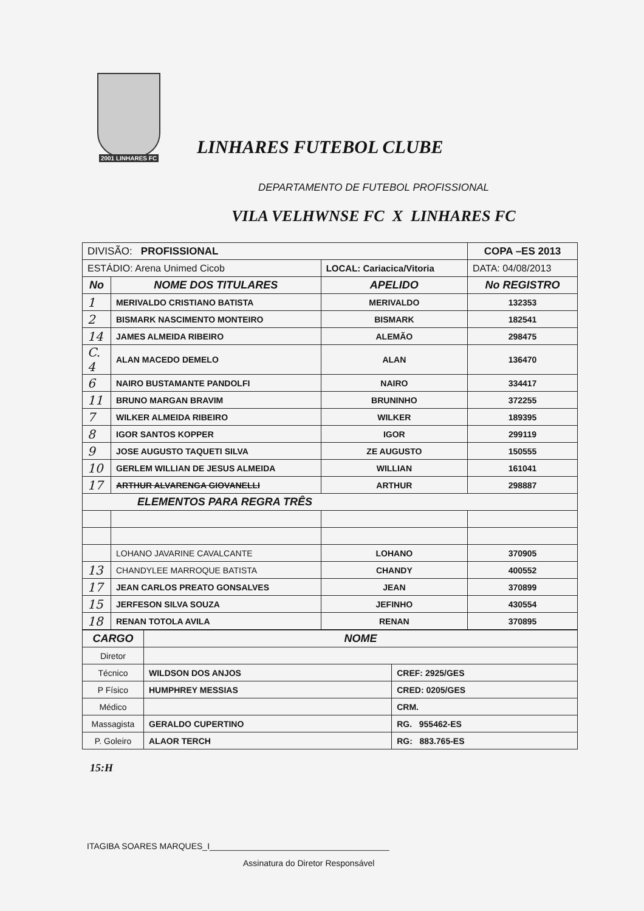2001 LINHARES FC
LINHARES FUTEBOL CLUBE
DEPARTAMENTO DE FUTEBOL PROFISSIONAL
VILA VELHWNSE FC X LINHARES FC
| DIVISÃO: PROFISSIONAL | | | COPA –ES 2013 |
| ESTÁDIO: Arena Unimed Cicob | | LOCAL: Cariacica/Vitoria | DATA: 04/08/2013 |
| No | NOME DOS TITULARES | APELIDO | No REGISTRO |
| 1 | MERIVALDO CRISTIANO BATISTA | MERIVALDO | 132353 |
| 2 | BISMARK NASCIMENTO MONTEIRO | BISMARK | 182541 |
| 14 | JAMES ALMEIDA RIBEIRO | ALEMÃO | 298475 |
| C. 4 | ALAN MACEDO DEMELO | ALAN | 136470 |
| 6 | NAIRO BUSTAMANTE PANDOLFI | NAIRO | 334417 |
| 11 | BRUNO MARGAN BRAVIM | BRUNINHO | 372255 |
| 7 | WILKER ALMEIDA RIBEIRO | WILKER | 189395 |
| 8 | IGOR SANTOS KOPPER | IGOR | 299119 |
| 9 | JOSE AUGUSTO TAQUETI SILVA | ZE AUGUSTO | 150555 |
| 10 | GERLEM WILLIAN DE JESUS ALMEIDA | WILLIAN | 161041 |
| 17 | ARTHUR ALVARENGA GIOVANELLI | ARTHUR | 298887 |
| ELEMENTOS PARA REGRA TRÊS | | | |
| | LOHANO JAVARINE CAVALCANTE | LOHANO | 370905 |
| 13 | CHANDYLEE MARROQUE BATISTA | CHANDY | 400552 |
| 17 | JEAN CARLOS PREATO GONSALVES | JEAN | 370899 |
| 15 | JERFESON SILVA SOUZA | JEFINHO | 430554 |
| 18 | RENAN TOTOLA AVILA | RENAN | 370895 |
| CARGO | NOME | |
| --- | --- | --- |
| Diretor | | |
| Técnico | WILDSON DOS ANJOS | CREF: 2925/GES |
| P Físico | HUMPHREY MESSIAS | CRED: 0205/GES |
| Médico | | CRM. |
| Massagista | GERALDO CUPERTINO | RG. 955462-ES |
| P. Goleiro | ALAOR TERCH | RG: 883.765-ES |
15:H
ITAGIBA SOARES MARQUES_I______________________________________
Assinatura do Diretor Responsável